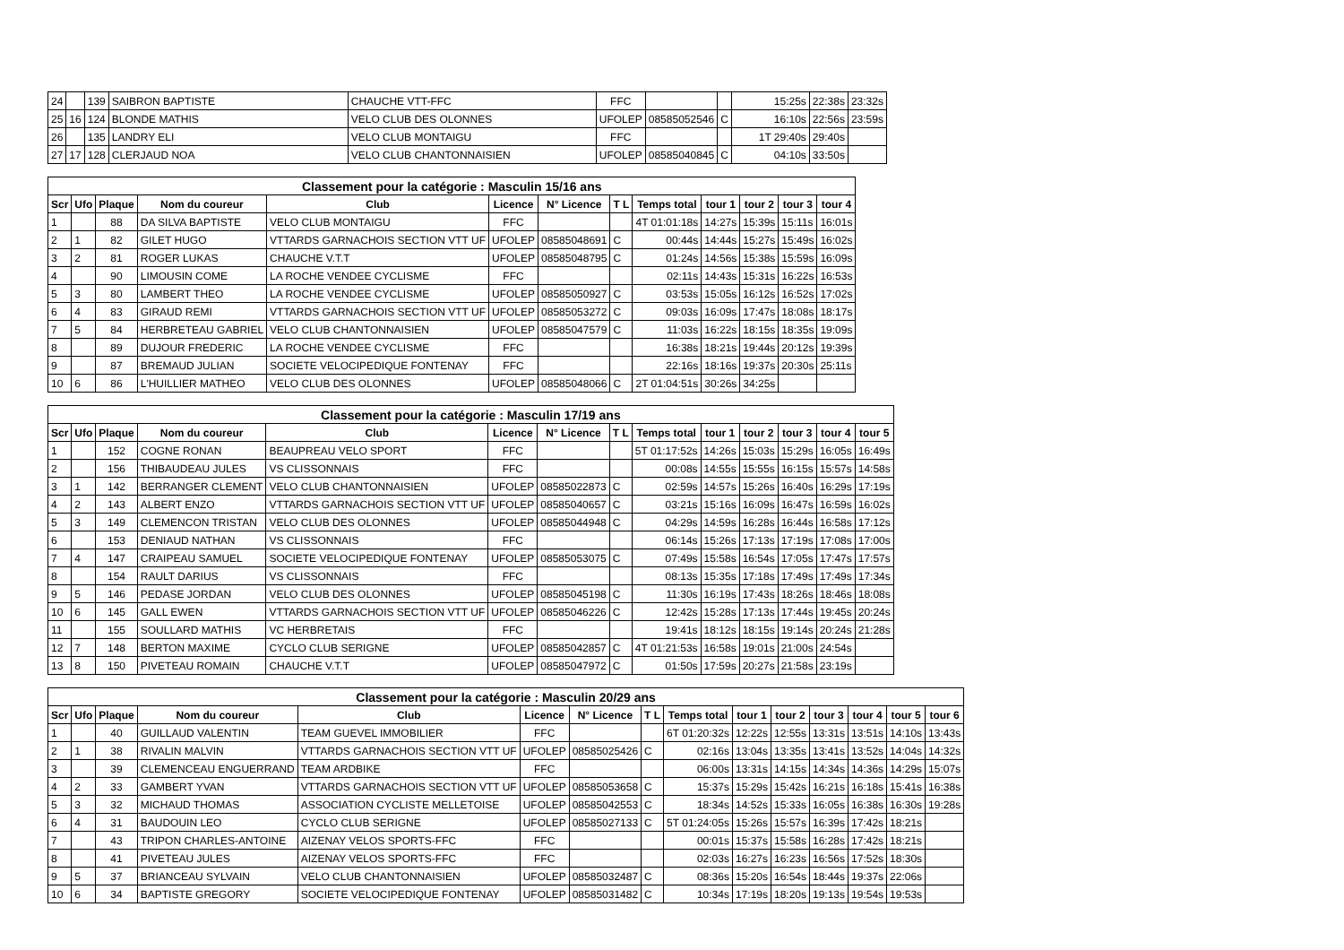| 24 | | 139 | SAIBRON BAPTISTE | CHAUCHE VTT-FFC | FFC | | | 15:25s | 22:38s | 23:32s |
| 25 | 16 | 124 | BLONDE MATHIS | VELO CLUB DES OLONNES | UFOLEP | 08585052546 | C | 16:10s | 22:56s | 23:59s |
| 26 | | 135 | LANDRY ELI | VELO CLUB MONTAIGU | FFC | | | 1T 29:40s | 29:40s | |
| 27 | 17 | 128 | CLERJAUD NOA | VELO CLUB CHANTONNAISIEN | UFOLEP | 08585040845 | C | 04:10s | 33:50s | |
| Classement pour la catégorie : Masculin 15/16 ans | | | | | | | | | | | | |
| Scr | Ufo | Plaque | Nom du coureur | Club | Licence | N° Licence | T L | Temps total | tour 1 | tour 2 | tour 3 | tour 4 |
| 1 | | 88 | DA SILVA BAPTISTE | VELO CLUB MONTAIGU | FFC | | | 4T 01:01:18s | 14:27s | 15:39s | 15:11s | 16:01s |
| 2 | 1 | 82 | GILET HUGO | VTTARDS GARNACHOIS SECTION VTT UF | UFOLEP | 08585048691 | C | 00:44s | 14:44s | 15:27s | 15:49s | 16:02s |
| 3 | 2 | 81 | ROGER LUKAS | CHAUCHE V.T.T | UFOLEP | 08585048795 | C | 01:24s | 14:56s | 15:38s | 15:59s | 16:09s |
| 4 | | 90 | LIMOUSIN COME | LA ROCHE VENDEE CYCLISME | FFC | | | 02:11s | 14:43s | 15:31s | 16:22s | 16:53s |
| 5 | 3 | 80 | LAMBERT THEO | LA ROCHE VENDEE CYCLISME | UFOLEP | 08585050927 | C | 03:53s | 15:05s | 16:12s | 16:52s | 17:02s |
| 6 | 4 | 83 | GIRAUD REMI | VTTARDS GARNACHOIS SECTION VTT UF | UFOLEP | 08585053272 | C | 09:03s | 16:09s | 17:47s | 18:08s | 18:17s |
| 7 | 5 | 84 | HERBRETEAU GABRIEL | VELO CLUB CHANTONNAISIEN | UFOLEP | 08585047579 | C | 11:03s | 16:22s | 18:15s | 18:35s | 19:09s |
| 8 | | 89 | DUJOUR FREDERIC | LA ROCHE VENDEE CYCLISME | FFC | | | 16:38s | 18:21s | 19:44s | 20:12s | 19:39s |
| 9 | | 87 | BREMAUD JULIAN | SOCIETE VELOCIPEDIQUE FONTENAY | FFC | | | 22:16s | 18:16s | 19:37s | 20:30s | 25:11s |
| 10 | 6 | 86 | L'HUILLIER MATHEO | VELO CLUB DES OLONNES | UFOLEP | 08585048066 | C | 2T 01:04:51s | 30:26s | 34:25s | | |
| Classement pour la catégorie : Masculin 17/19 ans | | | | | | | | | | | | | |
| Scr | Ufo | Plaque | Nom du coureur | Club | Licence | N° Licence | T L | Temps total | tour 1 | tour 2 | tour 3 | tour 4 | tour 5 |
| 1 | | 152 | COGNE RONAN | BEAUPREAU VELO SPORT | FFC | | | 5T 01:17:52s | 14:26s | 15:03s | 15:29s | 16:05s | 16:49s |
| 2 | | 156 | THIBAUDEAU JULES | VS CLISSONNAIS | FFC | | | 00:08s | 14:55s | 15:55s | 16:15s | 15:57s | 14:58s |
| 3 | 1 | 142 | BERRANGER CLEMENT | VELO CLUB CHANTONNAISIEN | UFOLEP | 08585022873 | C | 02:59s | 14:57s | 15:26s | 16:40s | 16:29s | 17:19s |
| 4 | 2 | 143 | ALBERT ENZO | VTTARDS GARNACHOIS SECTION VTT UF | UFOLEP | 08585040657 | C | 03:21s | 15:16s | 16:09s | 16:47s | 16:59s | 16:02s |
| 5 | 3 | 149 | CLEMENCON TRISTAN | VELO CLUB DES OLONNES | UFOLEP | 08585044948 | C | 04:29s | 14:59s | 16:28s | 16:44s | 16:58s | 17:12s |
| 6 | | 153 | DENIAUD NATHAN | VS CLISSONNAIS | FFC | | | 06:14s | 15:26s | 17:13s | 17:19s | 17:08s | 17:00s |
| 7 | 4 | 147 | CRAIPEAU SAMUEL | SOCIETE VELOCIPEDIQUE FONTENAY | UFOLEP | 08585053075 | C | 07:49s | 15:58s | 16:54s | 17:05s | 17:47s | 17:57s |
| 8 | | 154 | RAULT DARIUS | VS CLISSONNAIS | FFC | | | 08:13s | 15:35s | 17:18s | 17:49s | 17:49s | 17:34s |
| 9 | 5 | 146 | PEDASE JORDAN | VELO CLUB DES OLONNES | UFOLEP | 08585045198 | C | 11:30s | 16:19s | 17:43s | 18:26s | 18:46s | 18:08s |
| 10 | 6 | 145 | GALL EWEN | VTTARDS GARNACHOIS SECTION VTT UF | UFOLEP | 08585046226 | C | 12:42s | 15:28s | 17:13s | 17:44s | 19:45s | 20:24s |
| 11 | | 155 | SOULLARD MATHIS | VC HERBRETAIS | FFC | | | 19:41s | 18:12s | 18:15s | 19:14s | 20:24s | 21:28s |
| 12 | 7 | 148 | BERTON MAXIME | CYCLO CLUB SERIGNE | UFOLEP | 08585042857 | C | 4T 01:21:53s | 16:58s | 19:01s | 21:00s | 24:54s | |
| 13 | 8 | 150 | PIVETEAU ROMAIN | CHAUCHE V.T.T | UFOLEP | 08585047972 | C | 01:50s | 17:59s | 20:27s | 21:58s | 23:19s | |
| Classement pour la catégorie : Masculin 20/29 ans | | | | | | | | | | | | | | |
| Scr | Ufo | Plaque | Nom du coureur | Club | Licence | N° Licence | T L | Temps total | tour 1 | tour 2 | tour 3 | tour 4 | tour 5 | tour 6 |
| 1 | | 40 | GUILLAUD VALENTIN | TEAM GUEVEL IMMOBILIER | FFC | | | 6T 01:20:32s | 12:22s | 12:55s | 13:31s | 13:51s | 14:10s | 13:43s |
| 2 | 1 | 38 | RIVALIN MALVIN | VTTARDS GARNACHOIS SECTION VTT UF | UFOLEP | 08585025426 | C | 02:16s | 13:04s | 13:35s | 13:41s | 13:52s | 14:04s | 14:32s |
| 3 | | 39 | CLEMENCEAU ENGUERRAND | TEAM ARDBIKE | FFC | | | 06:00s | 13:31s | 14:15s | 14:34s | 14:36s | 14:29s | 15:07s |
| 4 | 2 | 33 | GAMBERT YVAN | VTTARDS GARNACHOIS SECTION VTT UF | UFOLEP | 08585053658 | C | 15:37s | 15:29s | 15:42s | 16:21s | 16:18s | 15:41s | 16:38s |
| 5 | 3 | 32 | MICHAUD THOMAS | ASSOCIATION CYCLISTE MELLETOISE | UFOLEP | 08585042553 | C | 18:34s | 14:52s | 15:33s | 16:05s | 16:38s | 16:30s | 19:28s |
| 6 | 4 | 31 | BAUDOUIN LEO | CYCLO CLUB SERIGNE | UFOLEP | 08585027133 | C | 5T 01:24:05s | 15:26s | 15:57s | 16:39s | 17:42s | 18:21s | |
| 7 | | 43 | TRIPON CHARLES-ANTOINE | AIZENAY VELOS SPORTS-FFC | FFC | | | 00:01s | 15:37s | 15:58s | 16:28s | 17:42s | 18:21s | |
| 8 | | 41 | PIVETEAU JULES | AIZENAY VELOS SPORTS-FFC | FFC | | | 02:03s | 16:27s | 16:23s | 16:56s | 17:52s | 18:30s | |
| 9 | 5 | 37 | BRIANCEAU SYLVAIN | VELO CLUB CHANTONNAISIEN | UFOLEP | 08585032487 | C | 08:36s | 15:20s | 16:54s | 18:44s | 19:37s | 22:06s | |
| 10 | 6 | 34 | BAPTISTE GREGORY | SOCIETE VELOCIPEDIQUE FONTENAY | UFOLEP | 08585031482 | C | 10:34s | 17:19s | 18:20s | 19:13s | 19:54s | 19:53s | |